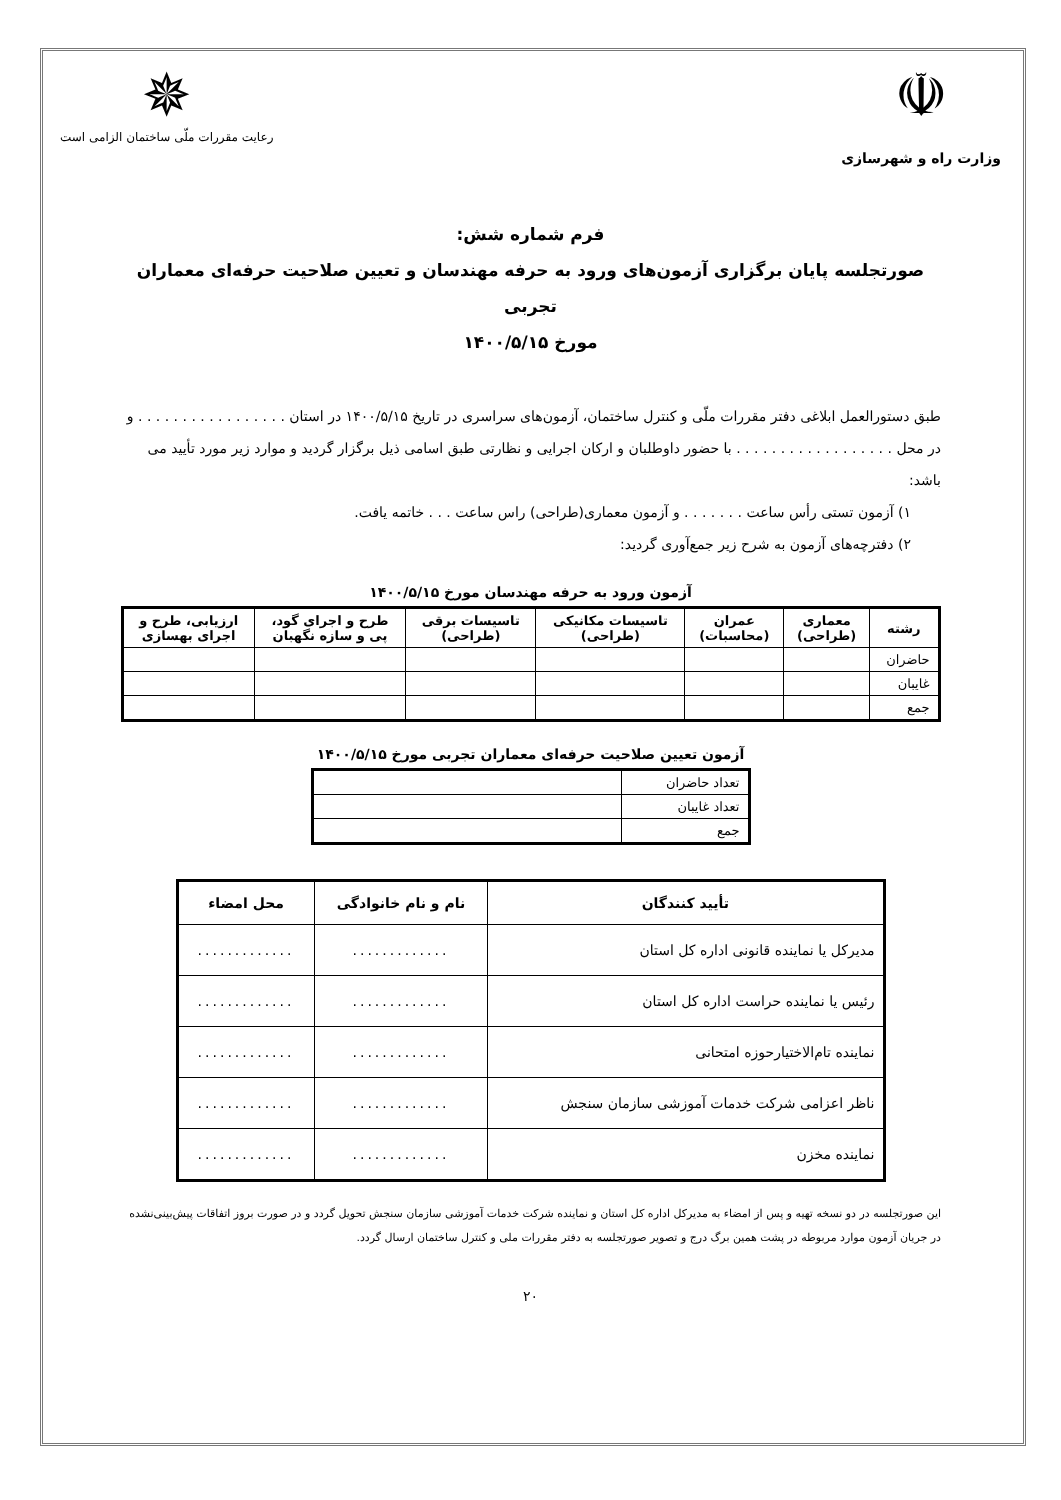☫
وزارت راه و شهرسازی
✵
رعایت مقررات ملّی ساختمان الزامی است
فرم شماره شش:
صورتجلسه پایان برگزاری آزمون‌های ورود به حرفه مهندسان و تعیین صلاحیت حرفه‌ای معماران تجربی
مورخ ۱۴۰۰/۵/۱۵
طبق دستورالعمل ابلاغی دفتر مقررات ملّی و کنترل ساختمان، آزمون‌های سراسری در تاریخ ۱۴۰۰/۵/۱۵ در استان . . . . . . . . . . . . . . . . . و در محل . . . . . . . . . . . . . . . . . . با حضور داوطلبان و ارکان اجرایی و نظارتی طبق اسامی ذیل برگزار گردید و موارد زیر مورد تأیید می باشد:
۱) آزمون تستی رأس ساعت . . . . . . . و آزمون معماری(طراحی) راس ساعت . . . خاتمه یافت.
۲) دفترچه‌های آزمون به شرح زیر جمع‌آوری گردید:
آزمون ورود به حرفه مهندسان مورخ ۱۴۰۰/۵/۱۵
| رشته | معماری (طراحی) | عمران (محاسبات) | تاسیسات مکانیکی (طراحی) | تاسیسات برقی (طراحی) | طرح و اجرای گود، پی و سازه نگهبان | ارزیابی، طرح و اجرای بهسازی |
| --- | --- | --- | --- | --- | --- | --- |
| حاضران | | | | | | |
| غایبان | | | | | | |
| جمع | | | | | | |
آزمون تعیین صلاحیت حرفه‌ای معماران تجربی مورخ ۱۴۰۰/۵/۱۵
| تعداد حاضران | |
| تعداد غایبان | |
| جمع | |
| تأیید کنندگان | نام و نام خانوادگی | محل امضاء |
| --- | --- | --- |
| مدیرکل یا نماینده قانونی اداره کل استان | ............. | ............. |
| رئیس یا نماینده حراست اداره کل استان | ............. | ............. |
| نماینده تام‌الاختیارحوزه امتحانی | ............. | ............. |
| ناظر اعزامی شرکت خدمات آموزشی سازمان سنجش | ............. | ............. |
| نماینده مخزن | ............. | ............. |
این صورتجلسه در دو نسخه تهیه و پس از امضاء به مدیرکل اداره کل استان و نماینده شرکت خدمات آموزشی سازمان سنجش تحویل گردد و در صورت بروز اتفاقات پیش‌بینی‌نشده در جریان آزمون موارد مربوطه در پشت همین برگ درج و تصویر صورتجلسه به دفتر مقررات ملی و کنترل ساختمان ارسال گردد.
۲۰